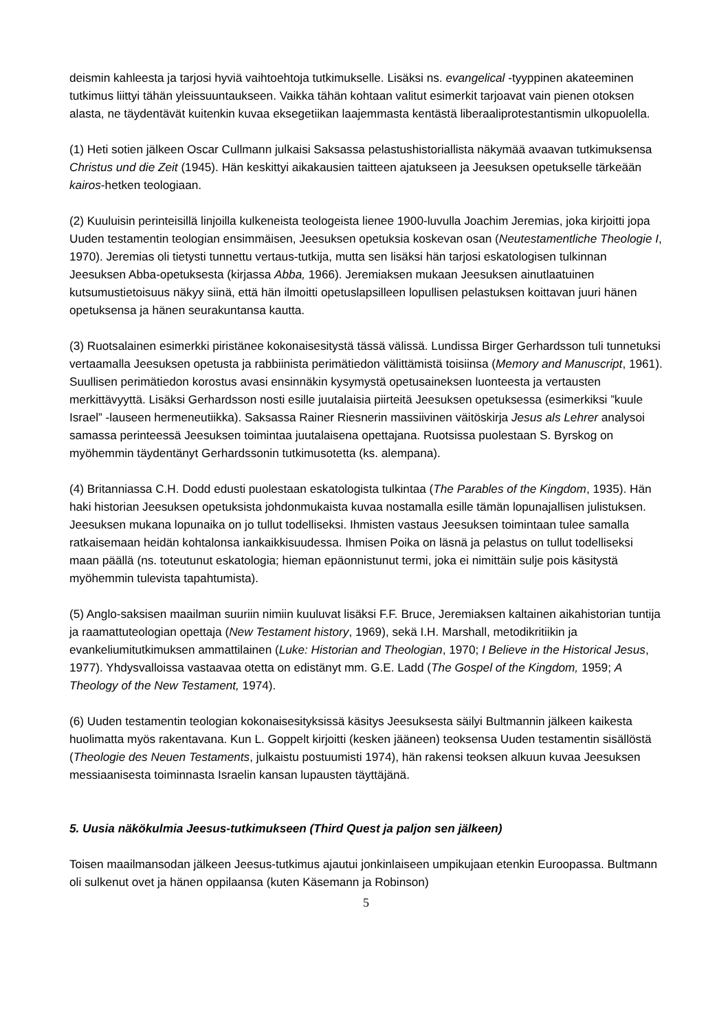deismin kahleesta ja tarjosi hyviä vaihtoehtoja tutkimukselle. Lisäksi ns. evangelical -tyyppinen akateeminen tutkimus liittyi tähän yleissuuntaukseen. Vaikka tähän kohtaan valitut esimerkit tarjoavat vain pienen otoksen alasta, ne täydentävät kuitenkin kuvaa eksegetiikan laajemmasta kentästä liberaaliprotestantismin ulkopuolella.
(1) Heti sotien jälkeen Oscar Cullmann julkaisi Saksassa pelastushistoriallista näkymää avaavan tutkimuksensa Christus und die Zeit (1945). Hän keskittyi aikakausien taitteen ajatukseen ja Jeesuksen opetukselle tärkeään kairos-hetken teologiaan.
(2) Kuuluisin perinteisillä linjoilla kulkeneista teologeista lienee 1900-luvulla Joachim Jeremias, joka kirjoitti jopa Uuden testamentin teologian ensimmäisen, Jeesuksen opetuksia koskevan osan (Neutestamentliche Theologie I, 1970). Jeremias oli tietysti tunnettu vertaus-tutkija, mutta sen lisäksi hän tarjosi eskatologisen tulkinnan Jeesuksen Abba-opetuksesta (kirjassa Abba, 1966). Jeremiaksen mukaan Jeesuksen ainutlaatuinen kutsumustietoisuus näkyy siinä, että hän ilmoitti opetuslapsilleen lopullisen pelastuksen koittavan juuri hänen opetuksensa ja hänen seurakuntansa kautta.
(3) Ruotsalainen esimerkki piristänee kokonaisesitystä tässä välissä. Lundissa Birger Gerhardsson tuli tunnetuksi vertaamalla Jeesuksen opetusta ja rabbiinista perimätiedon välittämistä toisiinsa (Memory and Manuscript, 1961). Suullisen perimätiedon korostus avasi ensinnäkin kysymystä opetusaineksen luonteesta ja vertausten merkittävyyttä. Lisäksi Gerhardsson nosti esille juutalaisia piirteitä Jeesuksen opetuksessa (esimerkiksi ”kuule Israel” -lauseen hermeneutiikka). Saksassa Rainer Riesnerin massiivinen väitöskirja Jesus als Lehrer analysoi samassa perinteessä Jeesuksen toimintaa juutalaisena opettajana. Ruotsissa puolestaan S. Byrskog on myöhemmin täydentänyt Gerhardssonin tutkimusotetta (ks. alempana).
(4) Britanniassa C.H. Dodd edusti puolestaan eskatologista tulkintaa (The Parables of the Kingdom, 1935). Hän haki historian Jeesuksen opetuksista johdonmukaista kuvaa nostamalla esille tämän lopunajallisen julistuksen. Jeesuksen mukana lopunaika on jo tullut todelliseksi. Ihmisten vastaus Jeesuksen toimintaan tulee samalla ratkaisemaan heidän kohtalonsa iankaikkisuudessa. Ihmisen Poika on läsnä ja pelastus on tullut todelliseksi maan päällä (ns. toteutunut eskatologia; hieman epäonnistunut termi, joka ei nimittäin sulje pois käsitystä myöhemmin tulevista tapahtumista).
(5) Anglo-saksisen maailman suuriin nimiin kuuluvat lisäksi F.F. Bruce, Jeremiaksen kaltainen aikahistorian tuntija ja raamattuteologian opettaja (New Testament history, 1969), sekä I.H. Marshall, metodikritiikin ja evankeliumitutkimuksen ammattilainen (Luke: Historian and Theologian, 1970; I Believe in the Historical Jesus, 1977). Yhdysvalloissa vastaavaa otetta on edistänyt mm. G.E. Ladd (The Gospel of the Kingdom, 1959; A Theology of the New Testament, 1974).
(6) Uuden testamentin teologian kokonaisesityksissä käsitys Jeesuksesta säilyi Bultmannin jälkeen kaikesta huolimatta myös rakentavana. Kun L. Goppelt kirjoitti (kesken jääneen) teoksensa Uuden testamentin sisällöstä (Theologie des Neuen Testaments, julkaistu postuumisti 1974), hän rakensi teoksen alkuun kuvaa Jeesuksen messiaanisesta toiminnasta Israelin kansan lupausten täyttäjänä.
5. Uusia näkökulmia Jeesus-tutkimukseen (Third Quest ja paljon sen jälkeen)
Toisen maailmansodan jälkeen Jeesus-tutkimus ajautui jonkinlaiseen umpikujaan etenkin Euroopassa. Bultmann oli sulkenut ovet ja hänen oppilaansa (kuten Käsemann ja Robinson)
5